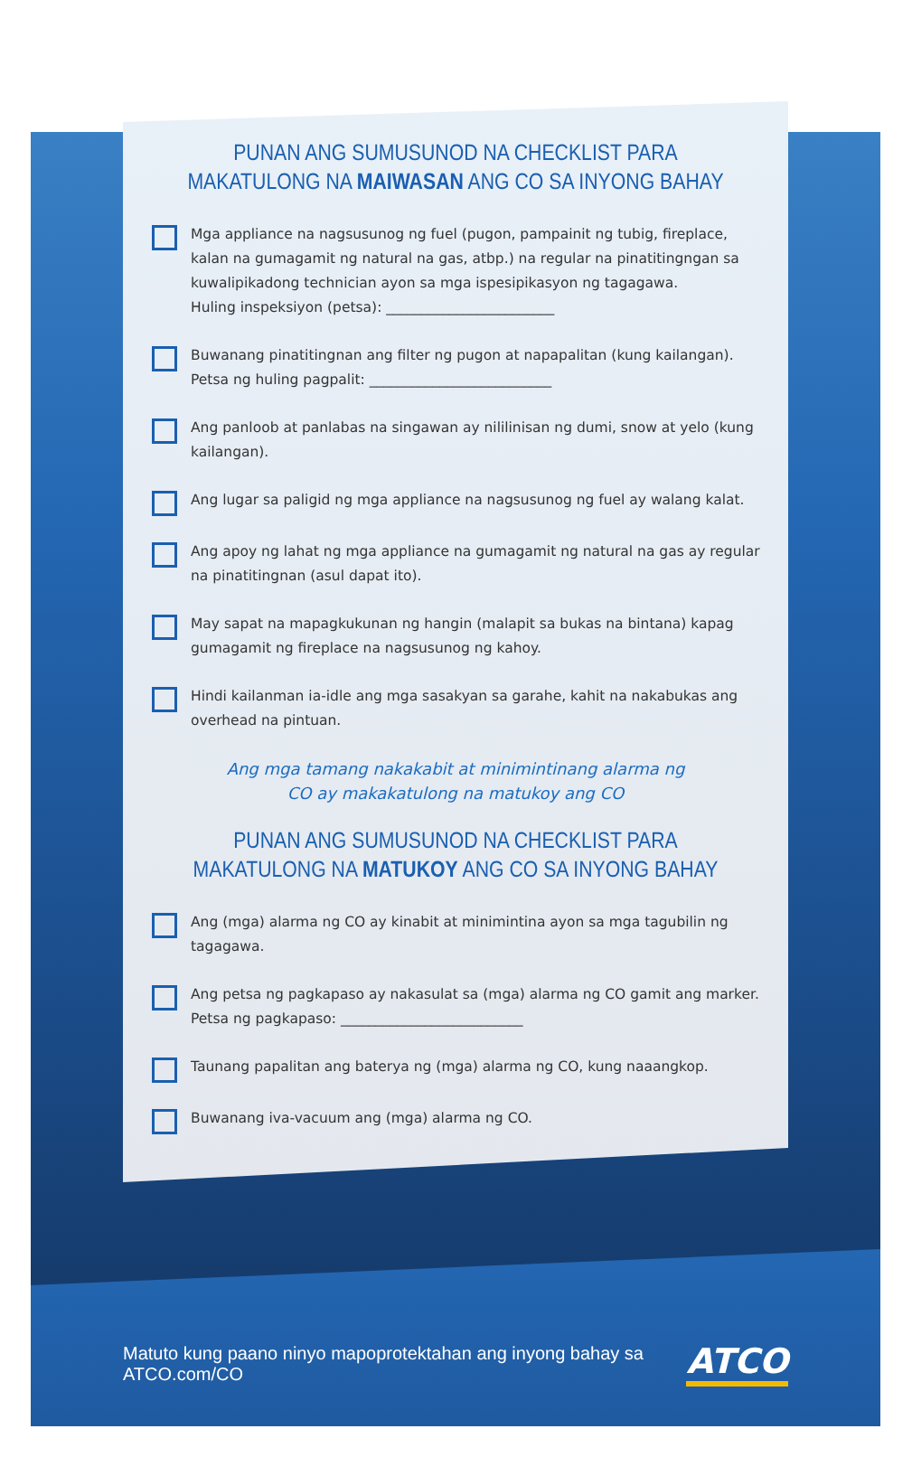PUNAN ANG SUMUSUNOD NA CHECKLIST PARA
MAKATULONG NA MAIWASAN ANG CO SA INYONG BAHAY
Mga appliance na nagsusunog ng fuel (pugon, pampainit ng tubig, fireplace, kalan na gumagamit ng natural na gas, atbp.) na regular na pinatitingngan sa kuwalipikadong technician ayon sa mga ispesipikasyon ng tagagawa.
Huling inspeksiyon (petsa): ________________________
Buwanang pinatitingnan ang filter ng pugon at napapalitan (kung kailangan).
Petsa ng huling pagpalit: __________________________
Ang panloob at panlabas na singawan ay nililinisan ng dumi, snow at yelo (kung kailangan).
Ang lugar sa paligid ng mga appliance na nagsusunog ng fuel ay walang kalat.
Ang apoy ng lahat ng mga appliance na gumagamit ng natural na gas ay regular na pinatitingnan (asul dapat ito).
May sapat na mapagkukunan ng hangin (malapit sa bukas na bintana) kapag gumagamit ng fireplace na nagsusunog ng kahoy.
Hindi kailanman ia-idle ang mga sasakyan sa garahe, kahit na nakabukas ang overhead na pintuan.
Ang mga tamang nakakabit at minimintinang alarma ng
CO ay makakatulong na matukoy ang CO
PUNAN ANG SUMUSUNOD NA CHECKLIST PARA
MAKATULONG NA MATUKOY ANG CO SA INYONG BAHAY
Ang (mga) alarma ng CO ay kinabit at minimintina ayon sa mga tagubilin ng tagagawa.
Ang petsa ng pagkapaso ay nakasulat sa (mga) alarma ng CO gamit ang marker.
Petsa ng pagkapaso: __________________________
Taunang papalitan ang baterya ng (mga) alarma ng CO, kung naaangkop.
Buwanang iva-vacuum ang (mga) alarma ng CO.
Matuto kung paano ninyo mapoprotektahan ang inyong bahay sa ATCO.com/CO
ATCO